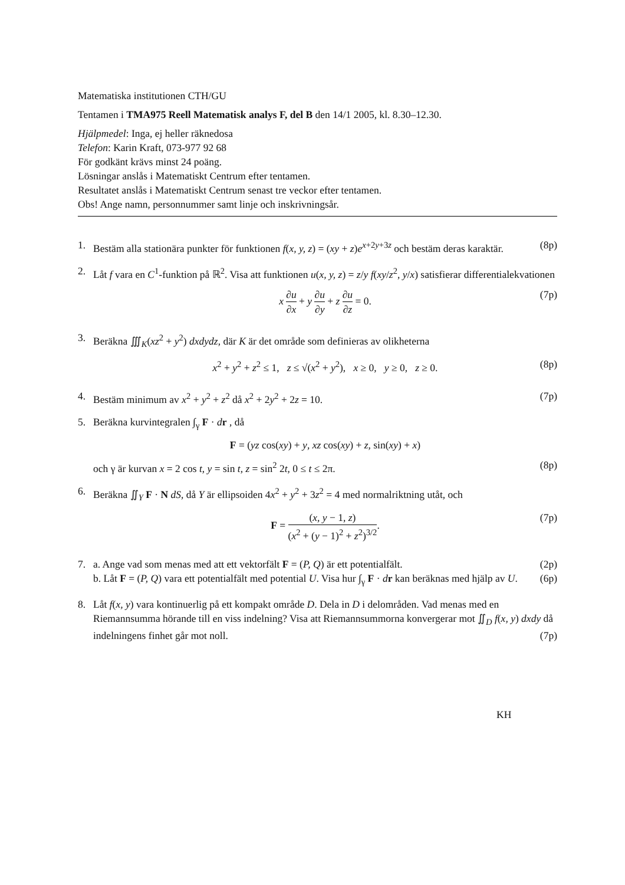Matematiska institutionen CTH/GU
Tentamen i TMA975 Reell Matematisk analys F, del B den 14/1 2005, kl. 8.30–12.30.
Hjälpmedel: Inga, ej heller räknedosa
Telefon: Karin Kraft, 073-977 92 68
För godkänt krävs minst 24 poäng.
Lösningar anslås i Matematiskt Centrum efter tentamen.
Resultatet anslås i Matematiskt Centrum senast tre veckor efter tentamen.
Obs! Ange namn, personnummer samt linje och inskrivningsår.
1. Bestäm alla stationära punkter för funktionen f(x, y, z) = (xy + z)e<sup>x+2y+3z</sup> och bestäm deras karaktär. (8p)
2. Låt f vara en C<sup>1</sup>-funktion på ℝ<sup>2</sup>. Visa att funktionen u(x, y, z) = z/y f(xy/z<sup>2</sup>, y/x) satisfierar differentialekvationen
x ∂u ∂x + y ∂u ∂y + z ∂u ∂z = 0. (7p)
3. Beräkna ∭<sub>K</sub>(xz<sup>2</sup> + y<sup>2</sup>) dxdydz, där K är det område som definieras av olikheterna
x<sup>2</sup> + y<sup>2</sup> + z<sup>2</sup> ≤ 1, z ≤ √(x<sup>2</sup> + y<sup>2</sup>), x ≥ 0, y ≥ 0, z ≥ 0. (8p)
4. Bestäm minimum av x<sup>2</sup> + y<sup>2</sup> + z<sup>2</sup> då x<sup>2</sup> + 2y<sup>2</sup> + 2z = 10. (7p)
5. Beräkna kurvintegralen ∫<sub>γ</sub> F · dr , då
F = (yz cos(xy) + y, xz cos(xy) + z, sin(xy) + x)
och γ är kurvan x = 2 cos t, y = sin t, z = sin<sup>2</sup> 2t, 0 ≤ t ≤ 2π. (8p)
6. Beräkna ∬<sub>Y</sub> F · N dS, då Y är ellipsoiden 4x<sup>2</sup> + y<sup>2</sup> + 3z<sup>2</sup> = 4 med normalriktning utåt, och
F = (x, y − 1, z) (x<sup>2</sup> + (y − 1)<sup>2</sup> + z<sup>2</sup>)<sup>3/2</sup>. (7p)
7. a. Ange vad som menas med att ett vektorfält F = (P, Q) är ett potentialfält. (2p)
b. Låt F = (P, Q) vara ett potentialfält med potential U. Visa hur ∫<sub>γ</sub> F · dr kan beräknas med hjälp av U. (6p)
8. Låt f(x, y) vara kontinuerlig på ett kompakt område D. Dela in D i delområden. Vad menas med en Riemannsumma hörande till en viss indelning? Visa att Riemannsummorna konvergerar mot ∬<sub>D</sub> f(x, y) dxdy då indelningens finhet går mot noll. (7p)
KH